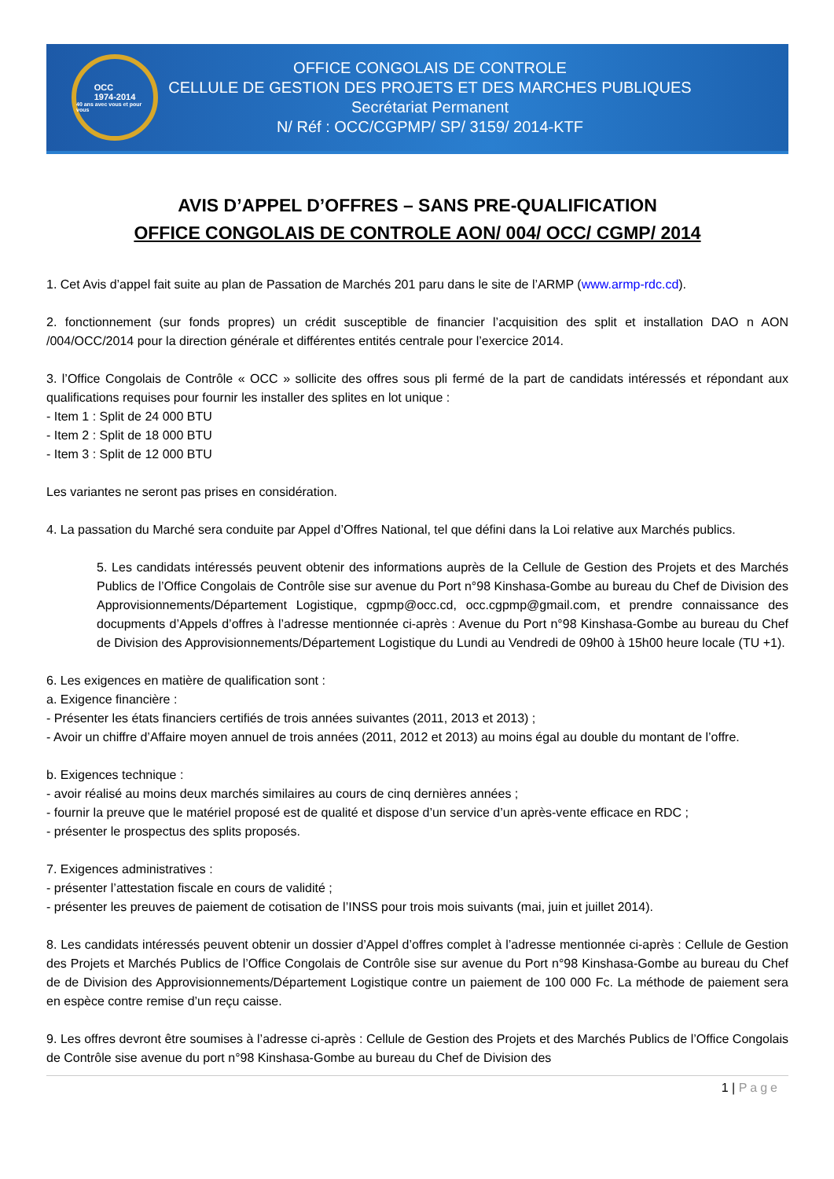OCC
1974-2014
40 ans avec vous et pour vous
OFFICE CONGOLAIS DE CONTROLE
CELLULE DE GESTION DES PROJETS ET DES MARCHES PUBLIQUES
Secrétariat Permanent
N/ Réf : OCC/CGPMP/ SP/ 3159/ 2014-KTF
AVIS D’APPEL D’OFFRES – SANS PRE-QUALIFICATION
OFFICE CONGOLAIS DE CONTROLE AON/ 004/ OCC/ CGMP/ 2014
1. Cet Avis d’appel fait suite au plan de Passation de Marchés 201 paru dans le site de l’ARMP (www.armp-rdc.cd).
2. fonctionnement (sur fonds propres) un crédit susceptible de financier l’acquisition des split et installation DAO n AON /004/OCC/2014 pour la direction générale et différentes entités centrale pour l’exercice 2014.
3. l’Office Congolais de Contrôle « OCC » sollicite des offres sous pli fermé de la part de candidats intéressés et répondant aux qualifications requises pour fournir les installer des splites en lot unique :
- Item 1 : Split de 24 000 BTU
- Item 2 : Split de 18 000 BTU
- Item 3 : Split de 12 000 BTU
Les variantes ne seront pas prises en considération.
4. La passation du Marché sera conduite par Appel d’Offres National, tel que défini dans la Loi relative aux Marchés publics.
5. Les candidats intéressés peuvent obtenir des informations auprès de la Cellule de Gestion des Projets et des Marchés Publics de l’Office Congolais de Contrôle sise sur avenue du Port n°98 Kinshasa-Gombe au bureau du Chef de Division des Approvisionnements/Département Logistique, cgpmp@occ.cd, occ.cgpmp@gmail.com, et prendre connaissance des docupments d’Appels d’offres à l’adresse mentionnée ci-après : Avenue du Port n°98 Kinshasa-Gombe au bureau du Chef de Division des Approvisionnements/Département Logistique du Lundi au Vendredi de 09h00 à 15h00 heure locale (TU +1).
6. Les exigences en matière de qualification sont :
a. Exigence financière :
- Présenter les états financiers certifiés de trois années suivantes (2011, 2013 et 2013) ;
- Avoir un chiffre d’Affaire moyen annuel de trois années (2011, 2012 et 2013) au moins égal au double du montant de l’offre.
b. Exigences technique :
- avoir réalisé au moins deux marchés similaires au cours de cinq dernières années ;
- fournir la preuve que le matériel proposé est de qualité et dispose d’un service d’un après-vente efficace en RDC ;
- présenter le prospectus des splits proposés.
7. Exigences administratives :
- présenter l’attestation fiscale en cours de validité ;
- présenter les preuves de paiement de cotisation de l’INSS pour trois mois suivants (mai, juin et juillet 2014).
8. Les candidats intéressés peuvent obtenir un dossier d’Appel d’offres complet à l’adresse mentionnée ci-après : Cellule de Gestion des Projets et Marchés Publics de l’Office Congolais de Contrôle sise sur avenue du Port n°98 Kinshasa-Gombe au bureau du Chef de de Division des Approvisionnements/Département Logistique contre un paiement de 100 000 Fc. La méthode de paiement sera en espèce contre remise d’un reçu caisse.
9. Les offres devront être soumises à l’adresse ci-après : Cellule de Gestion des Projets et des Marchés Publics de l’Office Congolais de Contrôle sise avenue du port n°98 Kinshasa-Gombe au bureau du Chef de Division des
1 | Page